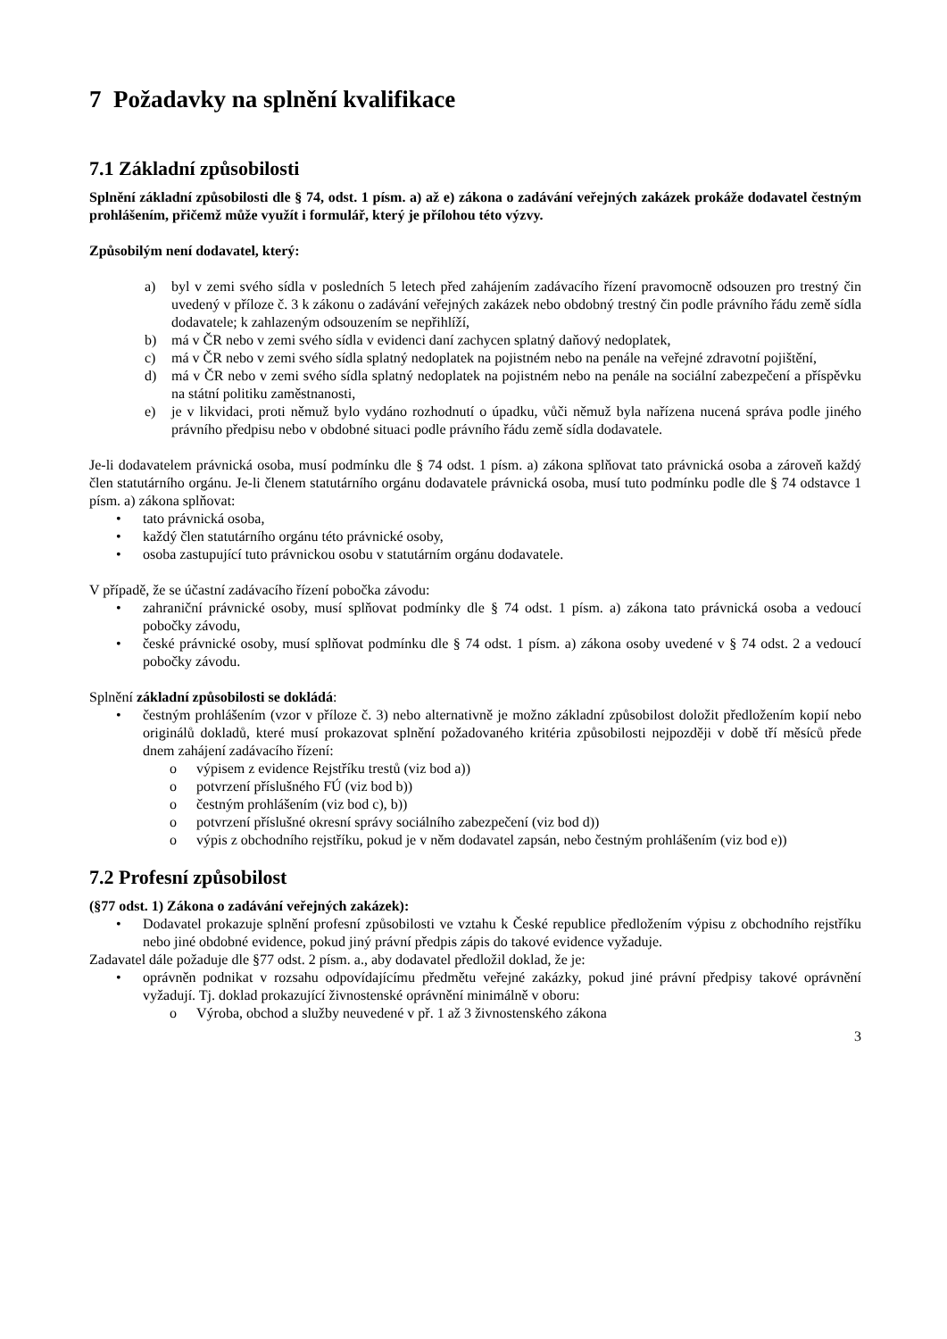7 Požadavky na splnění kvalifikace
7.1 Základní způsobilosti
Splnění základní způsobilosti dle § 74, odst. 1 písm. a) až e) zákona o zadávání veřejných zakázek prokáže dodavatel čestným prohlášením, přičemž může využít i formulář, který je přílohou této výzvy.
Způsobilým není dodavatel, který:
a) byl v zemi svého sídla v posledních 5 letech před zahájením zadávacího řízení pravomocně odsouzen pro trestný čin uvedený v příloze č. 3 k zákonu o zadávání veřejných zakázek nebo obdobný trestný čin podle právního řádu země sídla dodavatele; k zahlazeným odsouzením se nepřihlíží,
b) má v ČR nebo v zemi svého sídla v evidenci daní zachycen splatný daňový nedoplatek,
c) má v ČR nebo v zemi svého sídla splatný nedoplatek na pojistném nebo na penále na veřejné zdravotní pojištění,
d) má v ČR nebo v zemi svého sídla splatný nedoplatek na pojistném nebo na penále na sociální zabezpečení a příspěvku na státní politiku zaměstnanosti,
e) je v likvidaci, proti němuž bylo vydáno rozhodnutí o úpadku, vůči němuž byla nařízena nucená správa podle jiného právního předpisu nebo v obdobné situaci podle právního řádu země sídla dodavatele.
Je-li dodavatelem právnická osoba, musí podmínku dle § 74 odst. 1 písm. a) zákona splňovat tato právnická osoba a zároveň každý člen statutárního orgánu. Je-li členem statutárního orgánu dodavatele právnická osoba, musí tuto podmínku podle dle § 74 odstavce 1 písm. a) zákona splňovat:
• tato právnická osoba,
• každý člen statutárního orgánu této právnické osoby,
• osoba zastupující tuto právnickou osobu v statutárním orgánu dodavatele.
V případě, že se účastní zadávacího řízení pobočka závodu:
• zahraniční právnické osoby, musí splňovat podmínky dle § 74 odst. 1 písm. a) zákona tato právnická osoba a vedoucí pobočky závodu,
• české právnické osoby, musí splňovat podmínku dle § 74 odst. 1 písm. a) zákona osoby uvedené v § 74 odst. 2 a vedoucí pobočky závodu.
Splnění základní způsobilosti se dokládá:
• čestným prohlášením (vzor v příloze č. 3) nebo alternativně je možno základní způsobilost doložit předložením kopií nebo originálů dokladů, které musí prokazovat splnění požadovaného kritéria způsobilosti nejpozději v době tří měsíců přede dnem zahájení zadávacího řízení:
o výpisem z evidence Rejstříku trestů (viz bod a))
o potvrzení příslušného FÚ (viz bod b))
o čestným prohlášením (viz bod c), b))
o potvrzení příslušné okresní správy sociálního zabezpečení (viz bod d))
o výpis z obchodního rejstříku, pokud je v něm dodavatel zapsán, nebo čestným prohlášením (viz bod e))
7.2 Profesní způsobilost
(§77 odst. 1) Zákona o zadávání veřejných zakázek):
• Dodavatel prokazuje splnění profesní způsobilosti ve vztahu k České republice předložením výpisu z obchodního rejstříku nebo jiné obdobné evidence, pokud jiný právní předpis zápis do takové evidence vyžaduje.
Zadavatel dále požaduje dle §77 odst. 2 písm. a., aby dodavatel předložil doklad, že je:
• oprávněn podnikat v rozsahu odpovídajícímu předmětu veřejné zakázky, pokud jiné právní předpisy takové oprávnění vyžadují. Tj. doklad prokazující živnostenské oprávnění minimálně v oboru:
o Výroba, obchod a služby neuvedené v př. 1 až 3 živnostenského zákona
3